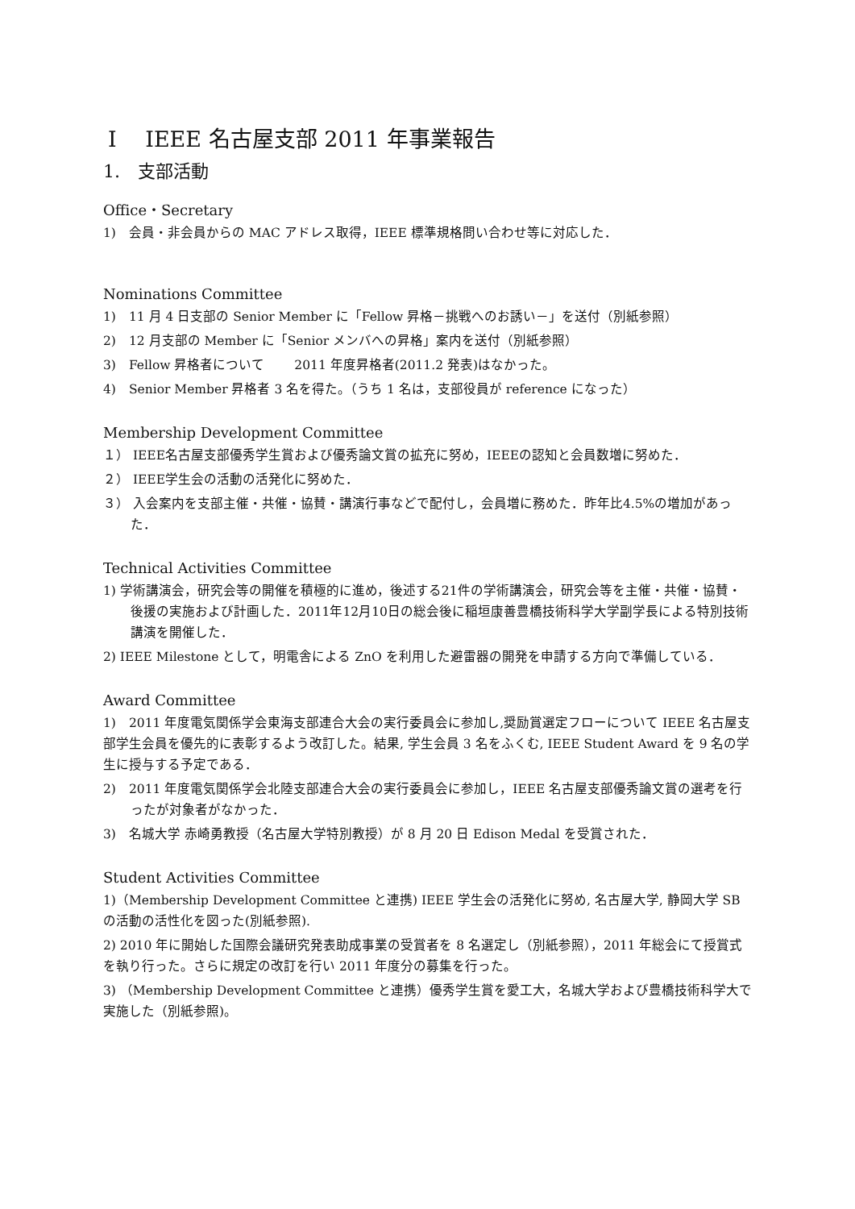Ⅰ　 IEEE 名古屋支部 2011 年事業報告
1.　支部活動
Office・Secretary
1)　会員・非会員からの MAC アドレス取得，IEEE 標準規格問い合わせ等に対応した．
Nominations Committee
1)　11 月 4 日支部の Senior Member に「Fellow 昇格－挑戦へのお誘い－」を送付（別紙参照）
2)　12 月支部の Member に「Senior メンバへの昇格」案内を送付（別紙参照）
3)　Fellow 昇格者について　　 2011 年度昇格者(2011.2 発表)はなかった。
4)　Senior Member 昇格者 3 名を得た。（うち 1 名は，支部役員が reference になった）
Membership Development Committee
１） IEEE名古屋支部優秀学生賞および優秀論文賞の拡充に努め，IEEEの認知と会員数増に努めた．
２） IEEE学生会の活動の活発化に努めた．
３） 入会案内を支部主催・共催・協賛・講演行事などで配付し，会員増に務めた．昨年比4.5%の増加があった．
Technical Activities Committee
1) 学術講演会，研究会等の開催を積極的に進め，後述する21件の学術講演会，研究会等を主催・共催・協賛・後援の実施および計画した．2011年12月10日の総会後に稲垣康善豊橋技術科学大学副学長による特別技術講演を開催した．
2) IEEE Milestone として，明電舎による ZnO を利用した避雷器の開発を申請する方向で準備している．
Award Committee
1)　2011 年度電気関係学会東海支部連合大会の実行委員会に参加し,奨励賞選定フローについて IEEE 名古屋支部学生会員を優先的に表彰するよう改訂した。結果, 学生会員 3 名をふくむ, IEEE Student Award を 9 名の学生に授与する予定である．
2)　2011 年度電気関係学会北陸支部連合大会の実行委員会に参加し，IEEE 名古屋支部優秀論文賞の選考を行ったが対象者がなかった．
3)　名城大学 赤崎勇教授（名古屋大学特別教授）が 8 月 20 日 Edison Medal を受賞された．
Student Activities Committee
1)（Membership Development Committee と連携) IEEE 学生会の活発化に努め, 名古屋大学, 静岡大学 SB の活動の活性化を図った(別紙参照).
2) 2010 年に開始した国際会議研究発表助成事業の受賞者を 8 名選定し（別紙参照），2011 年総会にて授賞式を執り行った。さらに規定の改訂を行い 2011 年度分の募集を行った。
3) （Membership Development Committee と連携）優秀学生賞を愛工大，名城大学および豊橋技術科学大で実施した（別紙参照)。